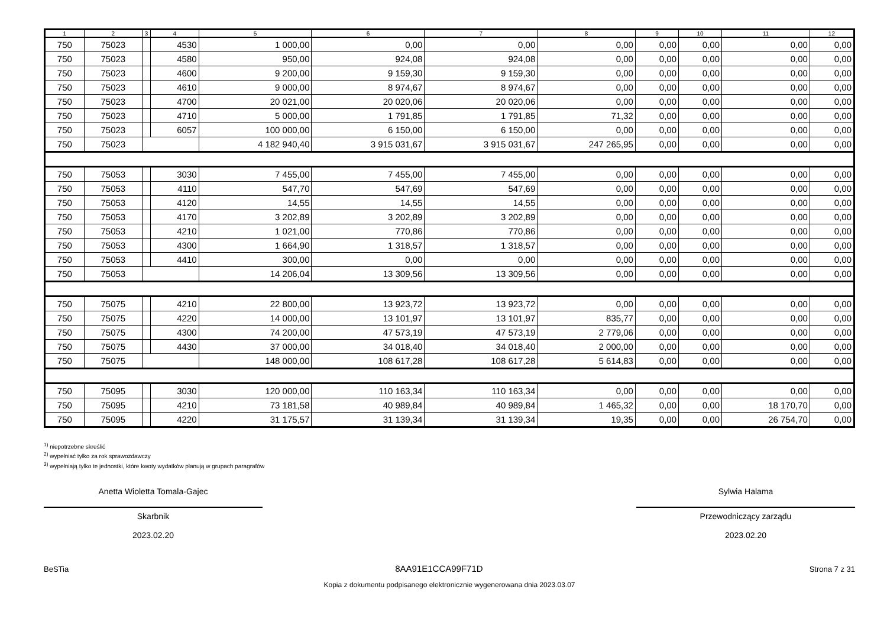| 1 | 2 | 3 | 4 | 5 | 6 | 7 | 8 | 9 | 10 | 11 | 12 |
| --- | --- | --- | --- | --- | --- | --- | --- | --- | --- | --- | --- |
| 750 | 75023 | | 4530 | 1 000,00 | 0,00 | 0,00 | 0,00 | 0,00 | 0,00 | 0,00 | 0,00 |
| 750 | 75023 | | 4580 | 950,00 | 924,08 | 924,08 | 0,00 | 0,00 | 0,00 | 0,00 | 0,00 |
| 750 | 75023 | | 4600 | 9 200,00 | 9 159,30 | 9 159,30 | 0,00 | 0,00 | 0,00 | 0,00 | 0,00 |
| 750 | 75023 | | 4610 | 9 000,00 | 8 974,67 | 8 974,67 | 0,00 | 0,00 | 0,00 | 0,00 | 0,00 |
| 750 | 75023 | | 4700 | 20 021,00 | 20 020,06 | 20 020,06 | 0,00 | 0,00 | 0,00 | 0,00 | 0,00 |
| 750 | 75023 | | 4710 | 5 000,00 | 1 791,85 | 1 791,85 | 71,32 | 0,00 | 0,00 | 0,00 | 0,00 |
| 750 | 75023 | | 6057 | 100 000,00 | 6 150,00 | 6 150,00 | 0,00 | 0,00 | 0,00 | 0,00 | 0,00 |
| 750 | 75023 | | | 4 182 940,40 | 3 915 031,67 | 3 915 031,67 | 247 265,95 | 0,00 | 0,00 | 0,00 | 0,00 |
| 750 | 75053 | | 3030 | 7 455,00 | 7 455,00 | 7 455,00 | 0,00 | 0,00 | 0,00 | 0,00 | 0,00 |
| 750 | 75053 | | 4110 | 547,70 | 547,69 | 547,69 | 0,00 | 0,00 | 0,00 | 0,00 | 0,00 |
| 750 | 75053 | | 4120 | 14,55 | 14,55 | 14,55 | 0,00 | 0,00 | 0,00 | 0,00 | 0,00 |
| 750 | 75053 | | 4170 | 3 202,89 | 3 202,89 | 3 202,89 | 0,00 | 0,00 | 0,00 | 0,00 | 0,00 |
| 750 | 75053 | | 4210 | 1 021,00 | 770,86 | 770,86 | 0,00 | 0,00 | 0,00 | 0,00 | 0,00 |
| 750 | 75053 | | 4300 | 1 664,90 | 1 318,57 | 1 318,57 | 0,00 | 0,00 | 0,00 | 0,00 | 0,00 |
| 750 | 75053 | | 4410 | 300,00 | 0,00 | 0,00 | 0,00 | 0,00 | 0,00 | 0,00 | 0,00 |
| 750 | 75053 | | | 14 206,04 | 13 309,56 | 13 309,56 | 0,00 | 0,00 | 0,00 | 0,00 | 0,00 |
| 750 | 75075 | | 4210 | 22 800,00 | 13 923,72 | 13 923,72 | 0,00 | 0,00 | 0,00 | 0,00 | 0,00 |
| 750 | 75075 | | 4220 | 14 000,00 | 13 101,97 | 13 101,97 | 835,77 | 0,00 | 0,00 | 0,00 | 0,00 |
| 750 | 75075 | | 4300 | 74 200,00 | 47 573,19 | 47 573,19 | 2 779,06 | 0,00 | 0,00 | 0,00 | 0,00 |
| 750 | 75075 | | 4430 | 37 000,00 | 34 018,40 | 34 018,40 | 2 000,00 | 0,00 | 0,00 | 0,00 | 0,00 |
| 750 | 75075 | | | 148 000,00 | 108 617,28 | 108 617,28 | 5 614,83 | 0,00 | 0,00 | 0,00 | 0,00 |
| 750 | 75095 | | 3030 | 120 000,00 | 110 163,34 | 110 163,34 | 0,00 | 0,00 | 0,00 | 0,00 | 0,00 |
| 750 | 75095 | | 4210 | 73 181,58 | 40 989,84 | 40 989,84 | 1 465,32 | 0,00 | 0,00 | 18 170,70 | 0,00 |
| 750 | 75095 | | 4220 | 31 175,57 | 31 139,34 | 31 139,34 | 19,35 | 0,00 | 0,00 | 26 754,70 | 0,00 |
<sup>1)</sup> niepotrzebne skreślić
<sup>2)</sup> wypełniać tylko za rok sprawozdawczy
<sup>3)</sup> wypełniają tylko te jednostki, które kwoty wydatków planują w grupach paragrafów
Anetta Wioletta Tomala-Gajec
Skarbnik
2023.02.20
Sylwia Halama
Przewodniczący zarządu
2023.02.20
BeSTia 8AA91E1CCA99F71D Strona 7 z 31
Kopia z dokumentu podpisanego elektronicznie wygenerowana dnia 2023.03.07